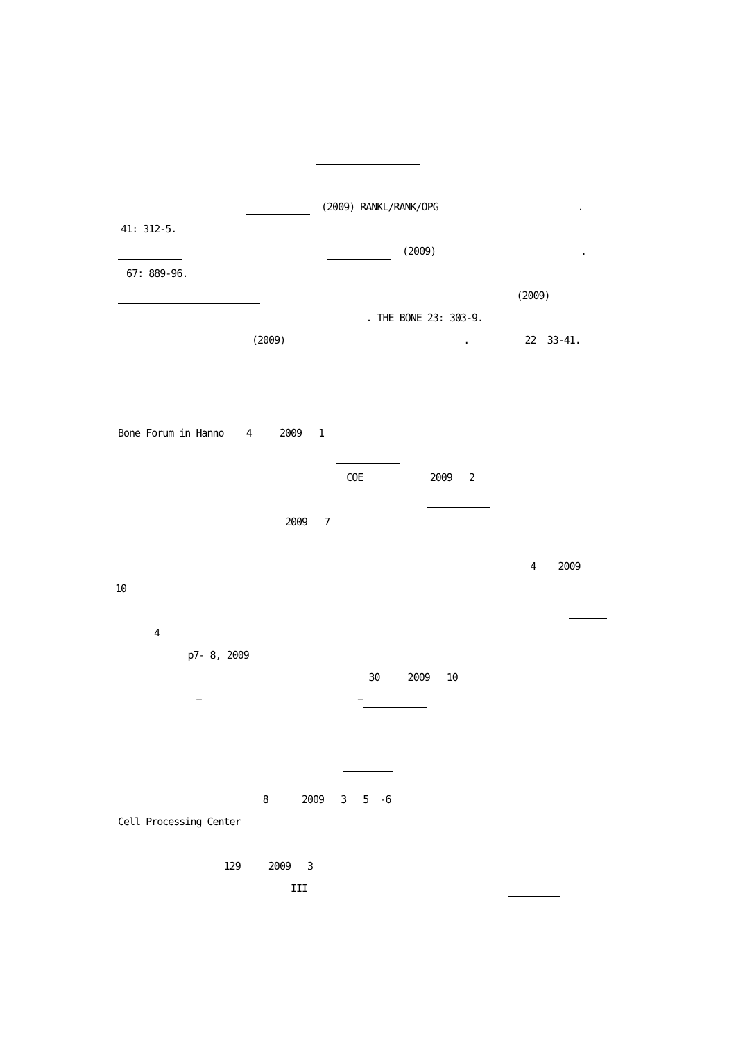(2009) RANKL/RANK/OPG .
41: 312-5.
(2009) .
67: 889-96.
(2009)
. THE BONE 23: 303-9.
(2009) . 22 33-41.
Bone Forum in Hanno 4 2009 1
COE 2009 2
2009 7
4 2009
10
4
p7- 8, 2009
30 2009 10
− −
8 2009 3 5 -6
Cell Processing Center
129 2009 3
III